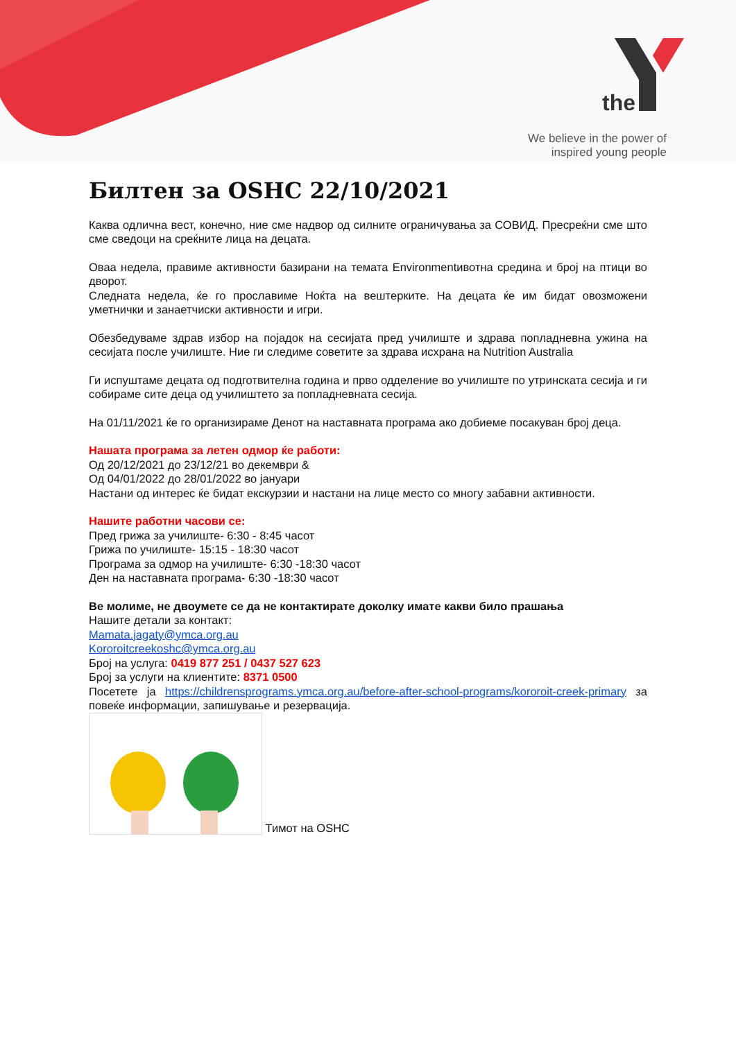the
We believe in the power of
inspired young people
Билтен за OSHC 22/10/2021
Каква одлична вест, конечно, ние сме надвор од силните ограничувања за СОВИД. Пресреќни сме што сме сведоци на среќните лица на децата.
Оваа недела, правиме активности базирани на темата Environmentивотна средина и број на птици во дворот.
Следната недела, ќе го прославиме Ноќта на вештерките. На децата ќе им бидат овозможени уметнички и занаетчиски активности и игри.
Обезбедуваме здрав избор на појадок на сесијата пред училиште и здрава попладневна ужина на сесијата после училиште. Ние ги следиме советите за здрава исхрана на Nutrition Australia
Ги испуштаме децата од подготвителна година и прво одделение во училиште по утринската сесија и ги собираме сите деца од училиштето за попладневната сесија.
На 01/11/2021 ќе го организираме Денот на наставната програма ако добиеме посакуван број деца.
Нашата програма за летен одмор ќе работи:
Од 20/12/2021 до 23/12/21 во декември &
Од 04/01/2022 до 28/01/2022 во јануари
Настани од интерес ќе бидат екскурзии и настани на лице место со многу забавни активности.
Нашите работни часови се:
Пред грижа за училиште- 6:30 - 8:45 часот
Грижа по училиште- 15:15 - 18:30 часот
Програма за одмор на училиште- 6:30 -18:30 часот
Ден на наставната програма- 6:30 -18:30 часот
Ве молиме, не двоумете се да не контактирате доколку имате какви било прашања
Нашите детали за контакт:
Mamata.jagaty@ymca.org.au
Kororoitcreekoshc@ymca.org.au
Број на услуга: 0419 877 251 / 0437 527 623
Број за услуги на клиентите: 8371 0500
Посетете ја https://childrensprograms.ymca.org.au/before-after-school-programs/kororoit-creek-primary за повеќе информации, запишување и резервација.
Тимот на OSHC